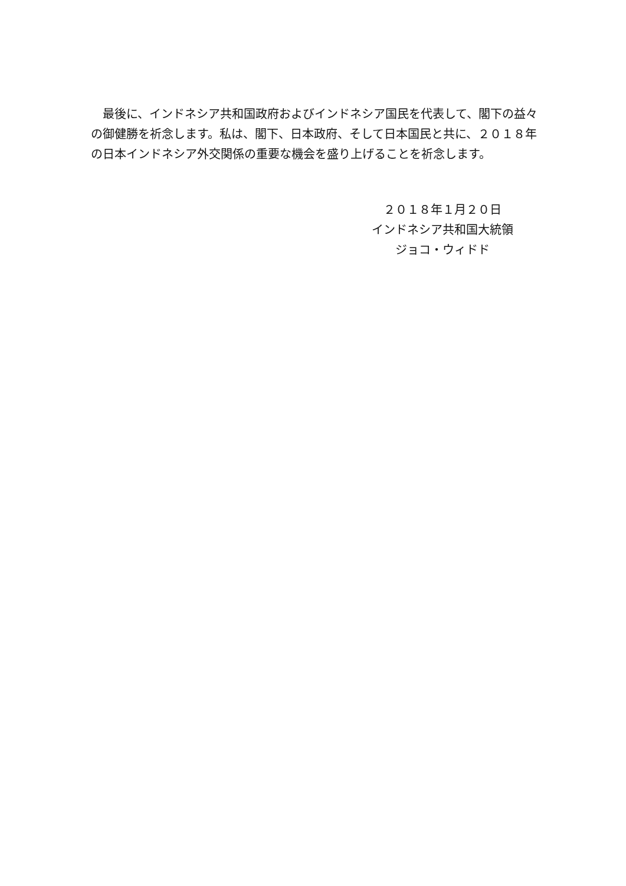最後に、インドネシア共和国政府およびインドネシア国民を代表して、閣下の益々の御健勝を祈念します。私は、閣下、日本政府、そして日本国民と共に、２０１８年の日本インドネシア外交関係の重要な機会を盛り上げることを祈念します。
２０１８年１月２０日
インドネシア共和国大統領
ジョコ・ウィドド